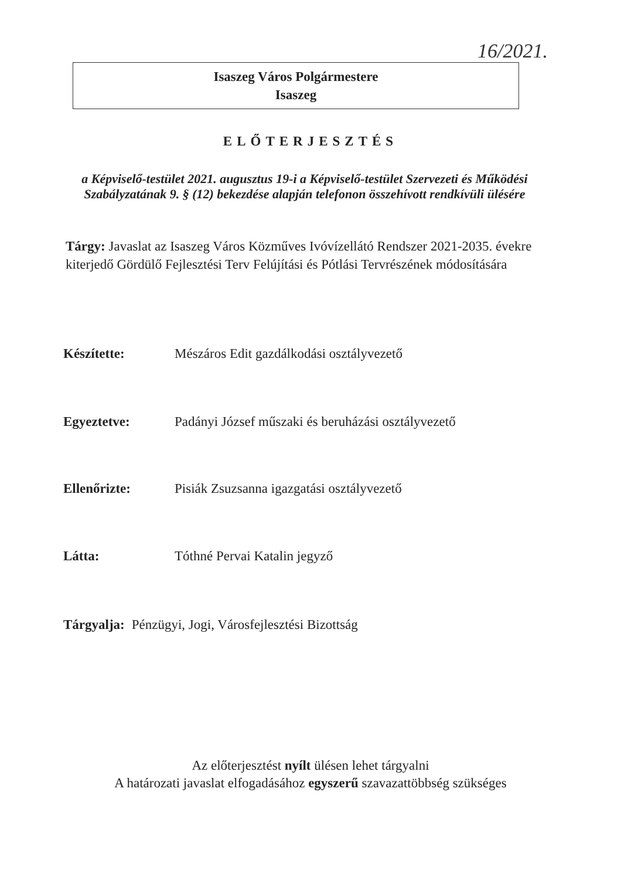16/2021.
Isaszeg Város Polgármestere
Isaszeg
ELŐTERJESZTÉS
a Képviselő-testület 2021. augusztus 19-i a Képviselő-testület Szervezeti és Működési Szabályzatának 9. § (12) bekezdése alapján telefonon összehívott rendkívüli ülésére
Tárgy: Javaslat az Isaszeg Város Közműves Ivóvízellátó Rendszer 2021-2035. évekre kiterjedő Gördülő Fejlesztési Terv Felújítási és Pótlási Tervrészének módosítására
Készítette: Mészáros Edit gazdálkodási osztályvezető
Egyeztetve: Padányi József műszaki és beruházási osztályvezető
Ellenőrizte: Pisiák Zsuzsanna igazgatási osztályvezető
Látta: Tóthné Pervai Katalin jegyző
Tárgyalja: Pénzügyi, Jogi, Városfejlesztési Bizottság
Az előterjesztést nyílt ülésen lehet tárgyalni
A határozati javaslat elfogadásához egyszerű szavazattöbbség szükséges